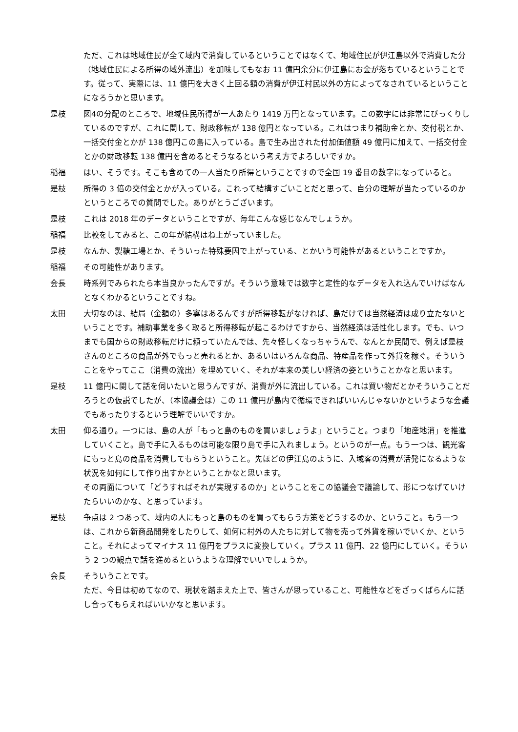ただ、これは地域住民が全て域内で消費しているということではなくて、地域住民が伊江島以外で消費した分（地域住民による所得の域外流出）を加味してもなお 11 億円余分に伊江島にお金が落ちているということです。従って、実際には、11 億円を大きく上回る額の消費が伊江村民以外の方によってなされているということになろうかと思います。
是枝 図4の分配のところで、地域住民所得が一人あたり 1419 万円となっています。この数字には非常にびっくりしているのですが、これに関して、財政移転が 138 億円となっている。これはつまり補助金とか、交付税とか、一括交付金とかが 138 億円この島に入っている。島で生み出された付加価値額 49 億円に加えて、一括交付金とかの財政移転 138 億円を含めるとそうなるという考え方でよろしいですか。
稲福 はい、そうです。そこも含めての一人当たり所得ということですので全国 19 番目の数字になっていると。
是枝 所得の 3 倍の交付金とかが入っている。これって結構すごいことだと思って、自分の理解が当たっているのかというところでの質問でした。ありがとうございます。
是枝 これは 2018 年のデータということですが、毎年こんな感じなんでしょうか。
稲福 比較をしてみると、この年が結構はね上がっていました。
是枝 なんか、製糖工場とか、そういった特殊要因で上がっている、とかいう可能性があるということですか。
稲福 その可能性があります。
会長 時系列でみられたら本当良かったんですが。そういう意味では数字と定性的なデータを入れ込んでいけばなんとなくわかるということですね。
太田 大切なのは、結局（金額の）多寡はあるんですが所得移転がなければ、島だけでは当然経済は成り立たないということです。補助事業を多く取ると所得移転が起こるわけですから、当然経済は活性化します。でも、いつまでも国からの財政移転だけに頼っていたんでは、先々怪しくなっちゃうんで、なんとか民間で、例えば是枝さんのところの商品が外でもっと売れるとか、あるいはいろんな商品、特産品を作って外貨を稼ぐ。そういうことをやってここ（消費の流出）を埋めていく、それが本来の美しい経済の姿ということかなと思います。
是枝 11 億円に関して話を伺いたいと思うんですが、消費が外に流出している。これは買い物だとかそういうことだろうとの仮説でしたが、（本協議会は）この 11 億円が島内で循環できればいいんじゃないかというような会議でもあったりするという理解でいいですか。
太田 仰る通り。一つには、島の人が「もっと島のものを買いましょうよ」ということ。つまり「地産地消」を推進していくこと。島で手に入るものは可能な限り島で手に入れましょう。というのが一点。もう一つは、観光客にもっと島の商品を消費してもらうということ。先ほどの伊江島のように、入域客の消費が活発になるような状況を如何にして作り出すかということかなと思います。
その両面について「どうすればそれが実現するのか」ということをこの協議会で議論して、形につなげていけたらいいのかな、と思っています。
是枝 争点は 2 つあって、域内の人にもっと島のものを買ってもらう方策をどうするのか、ということ。もう一つは、これから新商品開発をしたりして、如何に村外の人たちに対して物を売って外貨を稼いでいくか、ということ。それによってマイナス 11 億円をプラスに変換していく。プラス 11 億円、22 億円にしていく。そういう 2 つの観点で話を進めるというような理解でいいでしょうか。
会長 そういうことです。
ただ、今日は初めてなので、現状を踏まえた上で、皆さんが思っていること、可能性などをざっくばらんに話し合ってもらえればいいかなと思います。